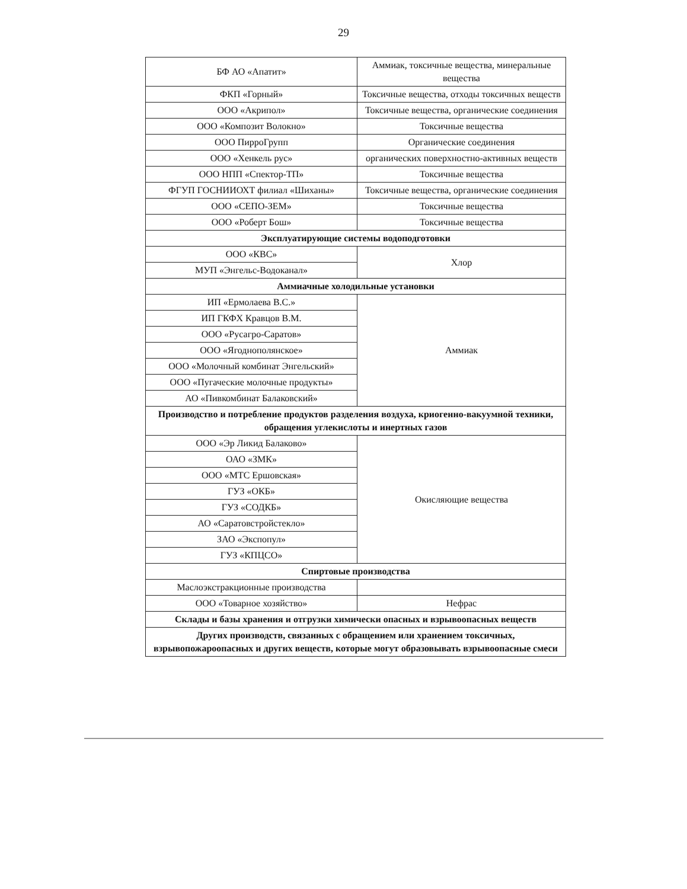29
| БФ АО «Апатит» | Аммиак, токсичные вещества, минеральные вещества |
| ФКП «Горный» | Токсичные вещества, отходы токсичных веществ |
| ООО «Акрипол» | Токсичные вещества, органические соединения |
| ООО «Композит Волокно» | Токсичные вещества |
| ООО ПирроГрупп | Органические соединения |
| ООО «Хенкель рус» | органических поверхностно-активных веществ |
| ООО НПП «Спектор-ТП» | Токсичные вещества |
| ФГУП ГОСНИИОХТ филиал «Шиханы» | Токсичные вещества, органические соединения |
| ООО «СЕПО-ЗЕМ» | Токсичные вещества |
| ООО «Роберт Бош» | Токсичные вещества |
| Эксплуатирующие системы водоподготовки | |
| ООО «КВС» | Хлор |
| МУП «Энгельс-Водоканал» | |
| Аммиачные холодильные установки | |
| ИП «Ермолаева В.С.» | Аммиак |
| ИП ГКФХ Кравцов В.М. | |
| ООО «Русагро-Саратов» | |
| ООО «Ягоднополянское» | |
| ООО «Молочный комбинат Энгельский» | |
| ООО «Пугаческие молочные продукты» | |
| АО «Пивкомбинат Балаковский» | |
| Производство и потребление продуктов разделения воздуха, криогенно-вакуумной техники, обращения углекислоты и инертных газов | |
| ООО «Эр Ликид Балаково» | Окисляющие вещества |
| ОАО «ЗМК» | |
| ООО «МТС Ершовская» | |
| ГУЗ «ОКБ» | |
| ГУЗ «СОДКБ» | |
| АО «Саратовстройстекло» | |
| ЗАО «Экспопул» | |
| ГУЗ «КПЦСО» | |
| Спиртовые производства | |
| Маслоэкстракционные производства | |
| ООО «Товарное хозяйство» | Нефрас |
| Склады и базы хранения и отгрузки химически опасных и взрывоопасных веществ | |
| Других производств, связанных с обращением или хранением токсичных, взрывопожароопасных и других веществ, которые могут образовывать взрывоопасные смеси | |